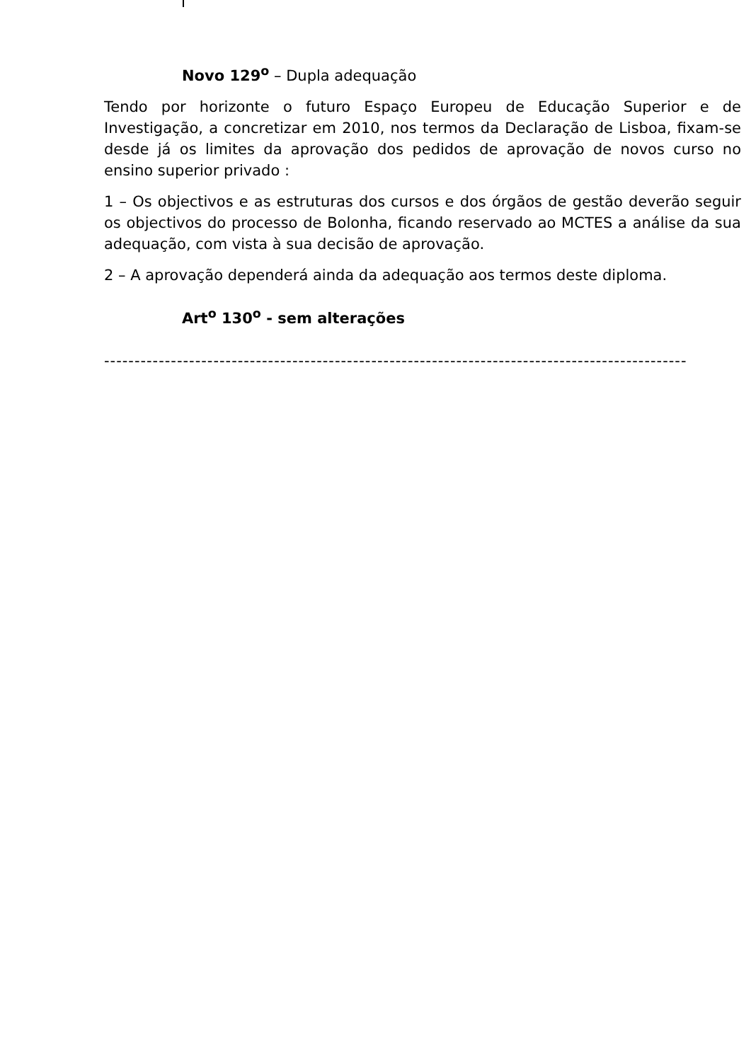Novo 129<sup>o</sup> – Dupla adequação
Tendo por horizonte o futuro Espaço Europeu de Educação Superior e de Investigação, a concretizar em 2010, nos termos da Declaração de Lisboa, fixam-se desde já os limites da aprovação dos pedidos de aprovação de novos curso no ensino superior privado :
1 – Os objectivos e as estruturas dos cursos e dos órgãos de gestão deverão seguir os objectivos do processo de Bolonha, ficando reservado ao MCTES a análise da sua adequação, com vista à sua decisão de aprovação.
2 – A aprovação dependerá ainda da adequação aos termos deste diploma.
Art<sup>o</sup> 130<sup>o</sup> - sem alterações
------------------------------------------------------------------------------------------------